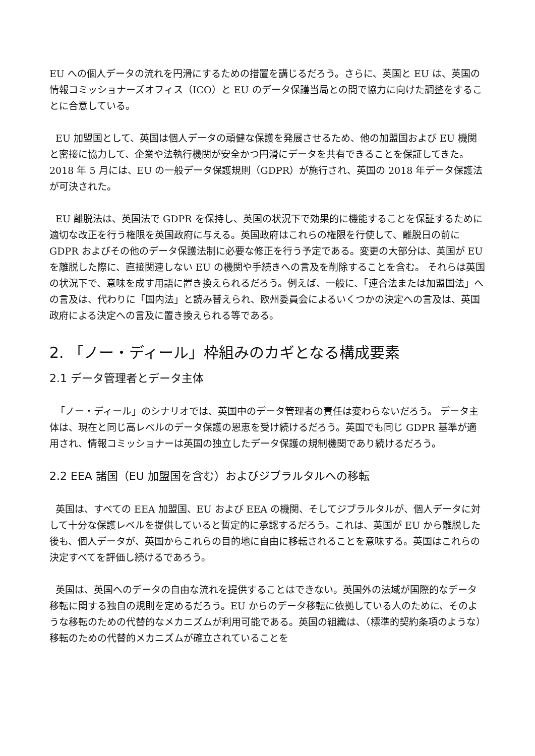EU への個人データの流れを円滑にするための措置を講じるだろう。さらに、英国と EU は、英国の情報コミッショナーズオフィス（ICO）と EU のデータ保護当局との間で協力に向けた調整をすることに合意している。
EU 加盟国として、英国は個人データの頑健な保護を発展させるため、他の加盟国および EU 機関と密接に協力して、企業や法執行機関が安全かつ円滑にデータを共有できることを保証してきた。 2018 年 5 月には、EU の一般データ保護規則（GDPR）が施行され、英国の 2018 年データ保護法が可決された。
EU 離脱法は、英国法で GDPR を保持し、英国の状況下で効果的に機能することを保証するために適切な改正を行う権限を英国政府に与える。英国政府はこれらの権限を行使して、離脱日の前に GDPR およびその他のデータ保護法制に必要な修正を行う予定である。変更の大部分は、英国が EU を離脱した際に、直接関連しない EU の機関や手続きへの言及を削除することを含む。 それらは英国の状況下で、意味を成す用語に置き換えられるだろう。例えば、一般に、「連合法または加盟国法」への言及は、代わりに「国内法」と読み替えられ、欧州委員会によるいくつかの決定への言及は、英国政府による決定への言及に置き換えられる等である。
2. 「ノー・ディール」枠組みのカギとなる構成要素
2.1 データ管理者とデータ主体
「ノー・ディール」のシナリオでは、英国中のデータ管理者の責任は変わらないだろう。 データ主体は、現在と同じ高レベルのデータ保護の恩恵を受け続けるだろう。英国でも同じ GDPR 基準が適用され、情報コミッショナーは英国の独立したデータ保護の規制機関であり続けるだろう。
2.2 EEA 諸国（EU 加盟国を含む）およびジブラルタルへの移転
英国は、すべての EEA 加盟国、EU および EEA の機関、そしてジブラルタルが、個人データに対して十分な保護レベルを提供していると暫定的に承認するだろう。これは、英国が EU から離脱した後も、個人データが、英国からこれらの目的地に自由に移転されることを意味する。英国はこれらの決定すべてを評価し続けるであろう。
英国は、英国へのデータの自由な流れを提供することはできない。英国外の法域が国際的なデータ移転に関する独自の規則を定めるだろう。EU からのデータ移転に依拠している人のために、そのような移転のための代替的なメカニズムが利用可能である。英国の組織は、（標準的契約条項のような）移転のための代替的メカニズムが確立されていることを